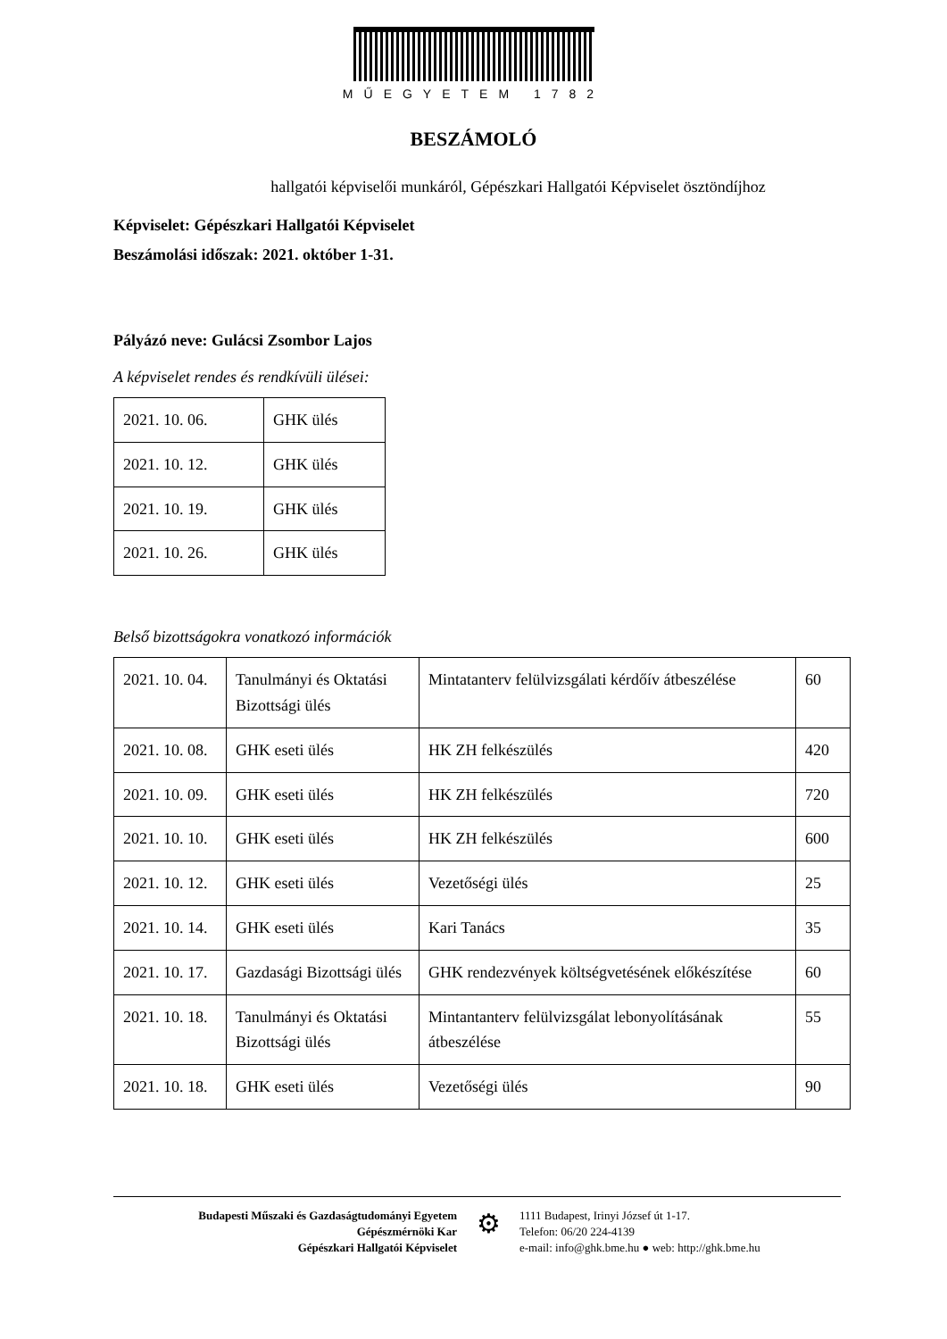MŰEGYETEM 1782
BESZÁMOLÓ
hallgatói képviselői munkáról, Gépészkari Hallgatói Képviselet ösztöndíjhoz
Képviselet: Gépészkari Hallgatói Képviselet
Beszámolási időszak: 2021. október 1-31.
Pályázó neve: Gulácsi Zsombor Lajos
A képviselet rendes és rendkívüli ülései:
| 2021. 10. 06. | GHK ülés |
| 2021. 10. 12. | GHK ülés |
| 2021. 10. 19. | GHK ülés |
| 2021. 10. 26. | GHK ülés |
Belső bizottságokra vonatkozó információk
| 2021. 10. 04. | Tanulmányi és Oktatási Bizottsági ülés | Mintatanterv felülvizsgálati kérdőív átbeszélése | 60 |
| 2021. 10. 08. | GHK eseti ülés | HK ZH felkészülés | 420 |
| 2021. 10. 09. | GHK eseti ülés | HK ZH felkészülés | 720 |
| 2021. 10. 10. | GHK eseti ülés | HK ZH felkészülés | 600 |
| 2021. 10. 12. | GHK eseti ülés | Vezetőségi ülés | 25 |
| 2021. 10. 14. | GHK eseti ülés | Kari Tanács | 35 |
| 2021. 10. 17. | Gazdasági Bizottsági ülés | GHK rendezvények költségvetésének előkészítése | 60 |
| 2021. 10. 18. | Tanulmányi és Oktatási Bizottsági ülés | Mintantanterv felülvizsgálat lebonyolításának átbeszélése | 55 |
| 2021. 10. 18. | GHK eseti ülés | Vezetőségi ülés | 90 |
Budapesti Műszaki és Gazdaságtudományi Egyetem
Gépészmérnöki Kar
Gépészkari Hallgatói Képviselet
⚙
1111 Budapest, Irinyi József út 1-17.
Telefon: 06/20 224-4139
e-mail: info@ghk.bme.hu ● web: http://ghk.bme.hu